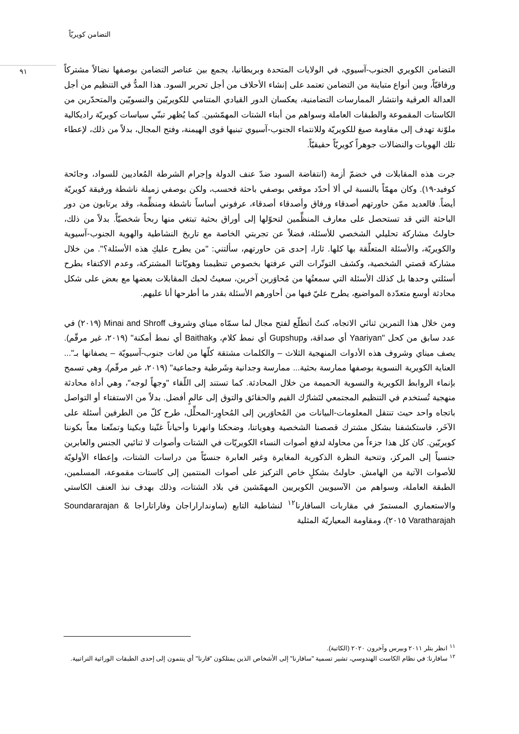التضامن كويريّاً
٩١
التضامن الكويري الجنوب-آسيوي، في الولايات المتحدة وبريطانيا، يجمع بين عناصر التضامن بوصفها نضالاً مشتركاً ورفاقيّاً، وبين أنواع متباينة من التضامن تعتمد على إنشاء الأحلاف من أجل تحرير السود. هذا المدُّ في التنظيم من أجل العدالة العرقية وانتشار الممارسات التضامنية، يعكسان الدور القيادي المتنامي للكويريّين والنسويّين والمتحدّرين من الكاستات المقموعة والطبقات العاملة وسواهم من أبناء الشتات المهمّشين. كما يُظهر تبنّي سياسات كويريّة راديكالية ملوّنة تهدف إلى مقاومة صيغ للكويريّة وللانتماء الجنوب-آسيوي تبنيها قوى الهيمنة، وفتح المجال، بدلاً من ذلك، لإعطاء تلك الهويات والنضالات جوهراً كويريّاً حقيقيّاً.
جرت هذه المقابلات في خضمّ أزمة (انتفاضة السود ضدّ عنف الدولة وإجرام الشرطة المُعاديين للسواد، وجائحة كوفيد-١٩). وكان مهمّاً بالنسبة لي ألا أحدّد موقعي بوصفي باحثة فحسب، ولكن بوصفي زميلة ناشطة ورفيقة كويريّة أيضاً. فالعديد ممّن حاورتهم أصدقاء ورفاق وأصدقاء أصدقاء، عرفوني أساساً ناشطة ومنظِّمة، وقد يرتابون من دور الباحثة التي قد تستحصل على معارف المنظِّمين لتحوّلها إلى أوراق بحثية تبتغي منها ربحاً شخصيّاً. بدلاً من ذلك، حاولتُ مشاركة تحليلي الشخصي للأسئلة، فضلاً عن تجربتي الخاصة مع تاريخ النشاطية والهوية الجنوب-آسيوية والكويريّة، والأسئلة المتعلّقة بها كلها. ثارا، إحدى مَن حاورتهم، سألتني: "من يطرح عليكِ هذه الأسئلة؟". من خلال مشاركة قصتي الشخصية، وكشف التوتّرات التي عرفتها بخصوص تنظيمنا وهويّاتنا المشتركة، وعدم الاكتفاء بطرح أسئلتي وحدها بل كذلك الأسئلة التي سمعتُها من مُحاوَرين آخرين، سعيتُ لحبك المقابلات بعضها مع بعض على شكل محادثة أوسع متعدّدة المواضيع، يطرح عليّ فيها من أحاورهم الأسئلة بقدر ما أطرحها أنا عليهم.
ومن خلال هذا التمرين ثنائي الاتجاه، كنتُ أتطلّع لفتح مجال لما سمّاه ميناي وشروف Minai and Shroff (٢٠١٩) في عدد سابق من كحل "Yaariyan أي صداقة، وGupshup أي نمط كلام، وBaithak أي نمط أمكنة" (٢٠١٩، غير مرقّم). يصف ميناي وشروف هذه الأدوات المنهجية الثلاث – والكلمات مشتقة كلّها من لغات جنوب-آسيويّة – يصفانها بـ"... العناية الكويرية النسوية بوصفها ممارسة بحثية... ممارسة وجدانية وشَرطية وجماعية" (٢٠١٩، غير مرقّم)، وهي تسمح بإنماء الروابط الكويرية والنسوية الحميمة من خلال المحادثة. كما تستند إلى اللّقاء "وجهاً لوجه"، وهي أداة محادثة منهجية تُستخدم في التنظيم المجتمعي لتَشارُك القيم والحقائق والتوق إلى عالمٍ أفضل. بدلاً من الاستفتاء أو التواصل باتجاه واحد حيث تنتقل المعلومات-البيانات من المُحاوَرين إلى المُحاوِر-المحلِّل، طرح كلّ من الطرفين أسئلة على الآخَر، فاستكشفنا بشكل مشترك قصصنا الشخصية وهوياتنا، وضحكنا وانهرنا وأحياناً غنّينا وبكينا وتمتّعنا معاً بكوننا كويريّين. كان كل هذا جزءاً من محاولة لدفع أصوات النساء الكويريّات في الشتات وأصوات لا ثنائيي الجنس والعابرين جنسياً إلى المركز، وتنحية النظرة الذكورية المغايرة وغير العابرة جنسيّاً من دراسات الشتات، وإعطاء الأولويّة للأصوات الآتية من الهامش. حاولتُ بشكلٍ خاص التركيز على أصوات المنتمين إلى كاستات مقموعة، المسلمين، الطبقة العاملة، وسواهم من الآسيويين الكويريين المهمّشين في بلاد الشتات، وذلك بهدف نبذ العنف الكاستي والاستعماري المستمرّ في مقاربات السافارنا<sup>١٢</sup> لنشاطية التابع (ساونداراراجان وفاراتاراجا Soundararajan & Varatharajah ٢٠١٥)، ومقاومة المعياريّة المثلية
<sup>١١</sup> انظر بتلر ٢٠١١ وبيرس وآخرون ٢٠٢٠ (الكاتبة).
<sup>١٢</sup> سافارنا: في نظام الكاست الهندوسي، تشير تسمية "سافارنا" إلى الأشخاص الذين يمتلكون "فارنا" أي ينتمون إلى إحدى الطبقات الوراثية التراتبية.